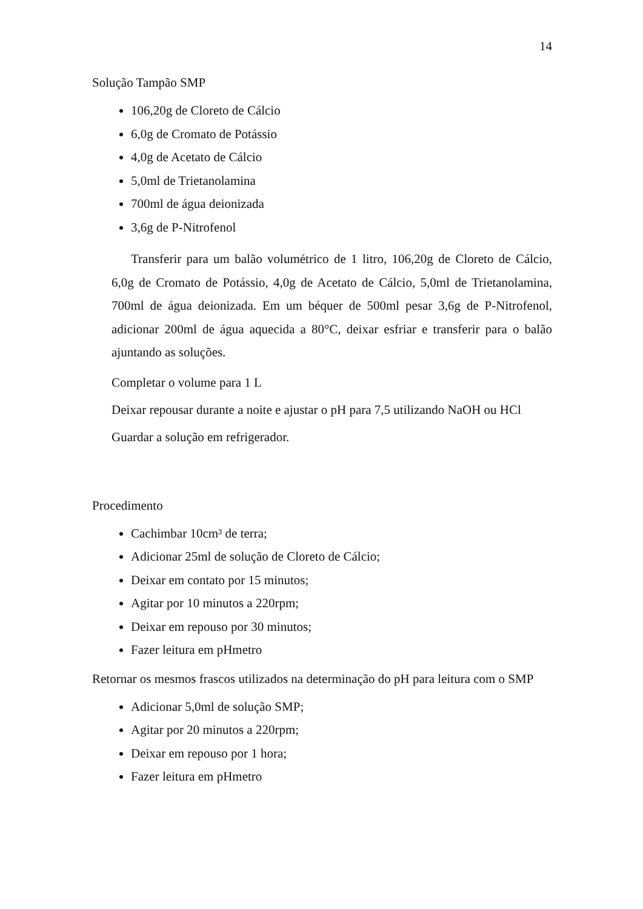14
Solução Tampão SMP
106,20g de Cloreto de Cálcio
6,0g de Cromato de Potássio
4,0g de Acetato de Cálcio
5,0ml de Trietanolamina
700ml de água deionizada
3,6g de P-Nitrofenol
Transferir para um balão volumétrico de 1 litro, 106,20g de Cloreto de Cálcio, 6,0g de Cromato de Potássio, 4,0g de Acetato de Cálcio, 5,0ml de Trietanolamina, 700ml de água deionizada. Em um béquer de 500ml pesar 3,6g de P-Nitrofenol, adicionar 200ml de água aquecida a 80°C, deixar esfriar e transferir para o balão ajuntando as soluções.
Completar o volume para 1 L
Deixar repousar durante a noite e ajustar o pH para 7,5 utilizando NaOH ou HCl
Guardar a solução em refrigerador.
Procedimento
Cachimbar 10cm³ de terra;
Adicionar 25ml de solução de Cloreto de Cálcio;
Deixar em contato por 15 minutos;
Agitar por 10 minutos a 220rpm;
Deixar em repouso por 30 minutos;
Fazer leitura em pHmetro
Retornar os mesmos frascos utilizados na determinação do pH para leitura com o SMP
Adicionar 5,0ml de solução SMP;
Agitar por 20 minutos a 220rpm;
Deixar em repouso por 1 hora;
Fazer leitura em pHmetro